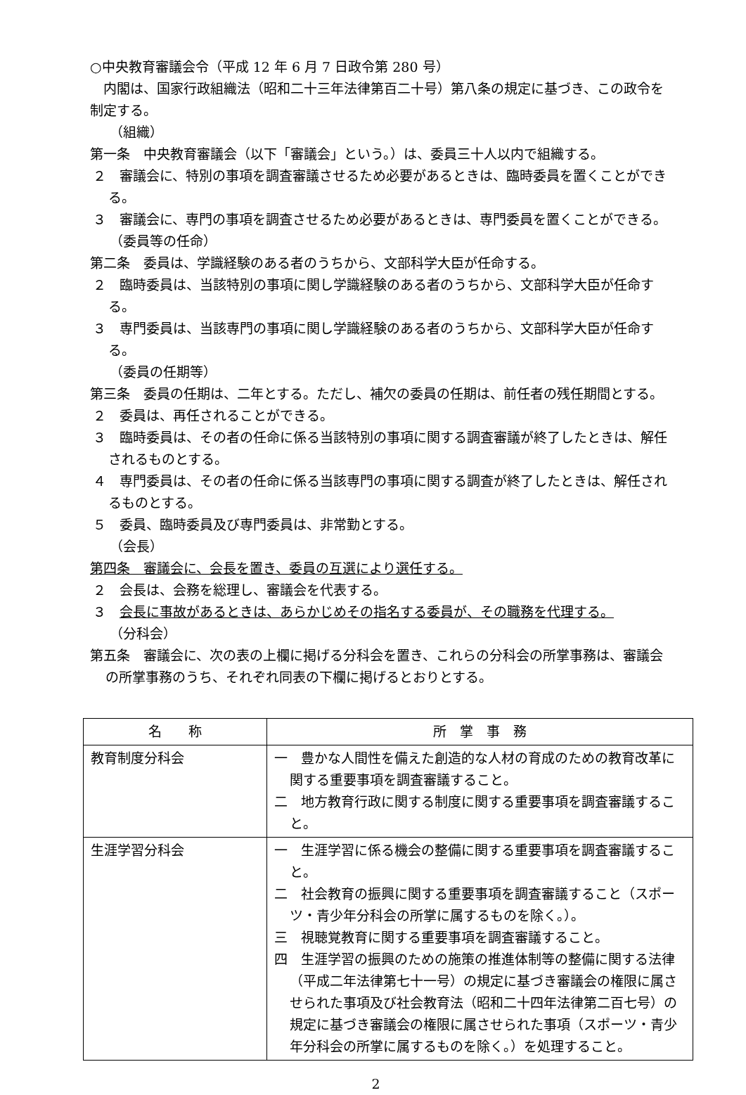○中央教育審議会令（平成 12 年 6 月 7 日政令第 280 号）
　内閣は、国家行政組織法（昭和二十三年法律第百二十号）第八条の規定に基づき、この政令を制定する。
（組織）
第一条　中央教育審議会（以下「審議会」という。）は、委員三十人以内で組織する。
２　審議会に、特別の事項を調査審議させるため必要があるときは、臨時委員を置くことができる。
３　審議会に、専門の事項を調査させるため必要があるときは、専門委員を置くことができる。
（委員等の任命）
第二条　委員は、学識経験のある者のうちから、文部科学大臣が任命する。
２　臨時委員は、当該特別の事項に関し学識経験のある者のうちから、文部科学大臣が任命する。
３　専門委員は、当該専門の事項に関し学識経験のある者のうちから、文部科学大臣が任命する。
（委員の任期等）
第三条　委員の任期は、二年とする。ただし、補欠の委員の任期は、前任者の残任期間とする。
２　委員は、再任されることができる。
３　臨時委員は、その者の任命に係る当該特別の事項に関する調査審議が終了したときは、解任されるものとする。
４　専門委員は、その者の任命に係る当該専門の事項に関する調査が終了したときは、解任されるものとする。
５　委員、臨時委員及び専門委員は、非常勤とする。
（会長）
第四条　審議会に、会長を置き、委員の互選により選任する。
２　会長は、会務を総理し、審議会を代表する。
３　会長に事故があるときは、あらかじめその指名する委員が、その職務を代理する。
（分科会）
第五条　審議会に、次の表の上欄に掲げる分科会を置き、これらの分科会の所掌事務は、審議会の所掌事務のうち、それぞれ同表の下欄に掲げるとおりとする。
| 名 称 | 所 掌 事 務 |
| --- | --- |
| 教育制度分科会 | 一 豊かな人間性を備えた創造的な人材の育成のための教育改革に関する重要事項を調査審議すること。 二 地方教育行政に関する制度に関する重要事項を調査審議すること。 |
| 生涯学習分科会 | 一 生涯学習に係る機会の整備に関する重要事項を調査審議すること。 二 社会教育の振興に関する重要事項を調査審議すること（スポーツ・青少年分科会の所掌に属するものを除く。）。 三 視聴覚教育に関する重要事項を調査審議すること。 四 生涯学習の振興のための施策の推進体制等の整備に関する法律（平成二年法律第七十一号）の規定に基づき審議会の権限に属させられた事項及び社会教育法（昭和二十四年法律第二百七号）の規定に基づき審議会の権限に属させられた事項（スポーツ・青少年分科会の所掌に属するものを除く。）を処理すること。 |
2